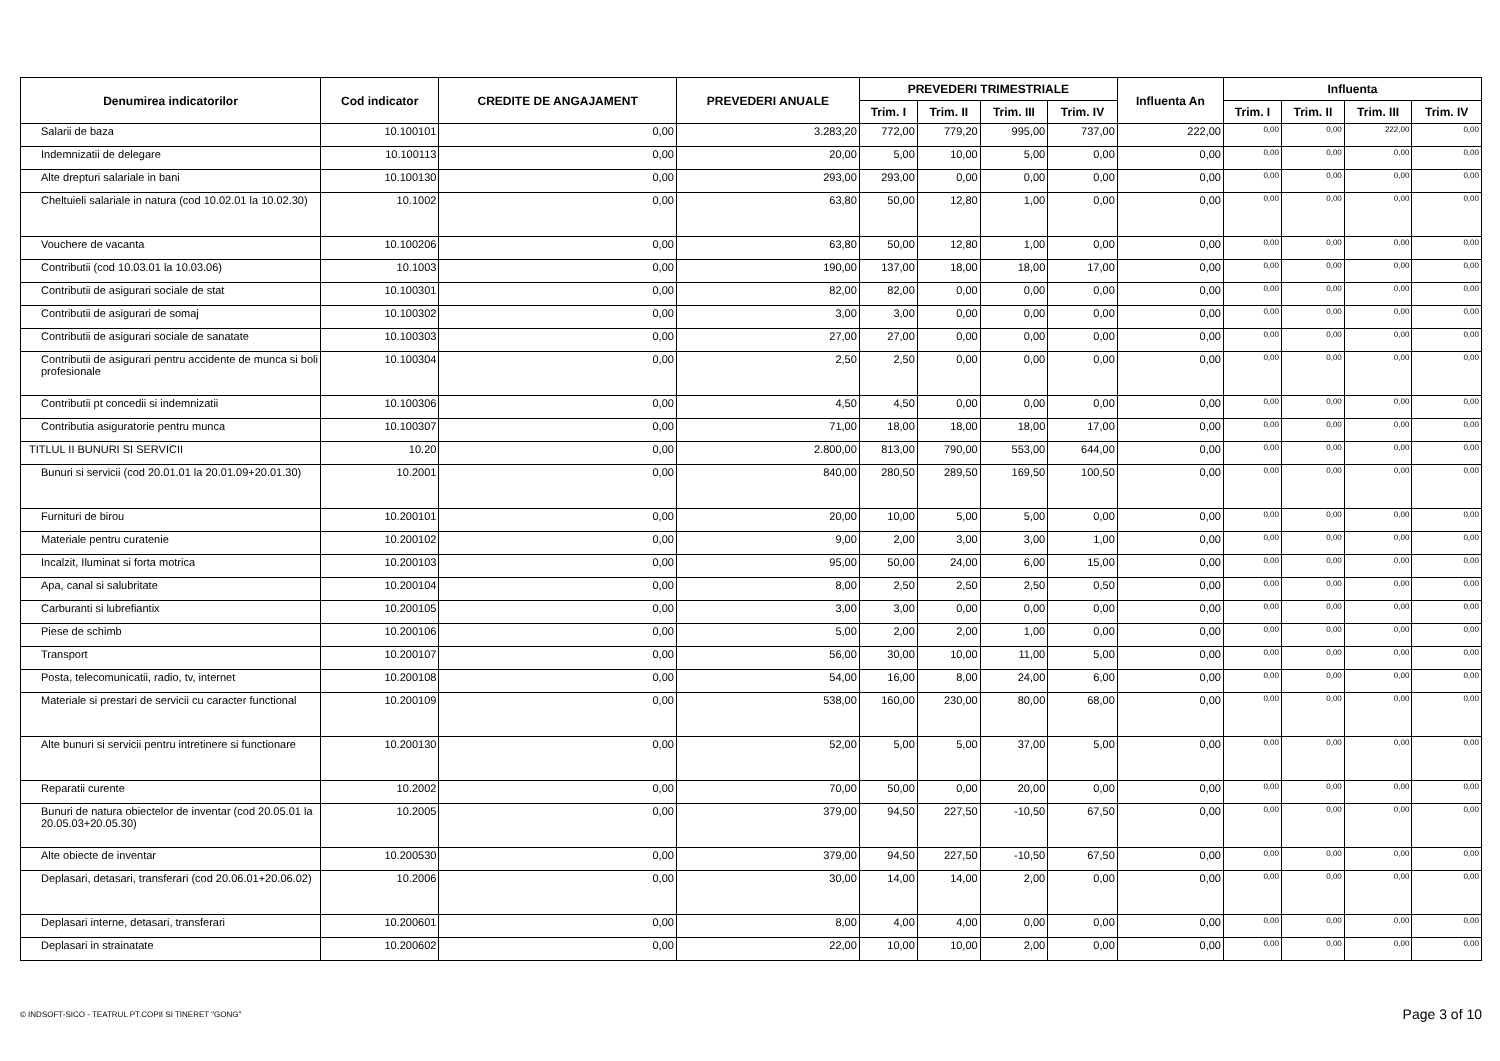| Denumirea indicatorilor | Cod indicator | CREDITE DE ANGAJAMENT | PREVEDERI ANUALE | PREVEDERI TRIMESTRIALE | | | | Influenta An | Influenta | | | |
| --- | --- | --- | --- | --- | --- | --- | --- | --- | --- | --- | --- | --- |
| | | | | Trim. I | Trim. II | Trim. III | Trim. IV | | Trim. I | Trim. II | Trim. III | Trim. IV |
| Salarii de baza | 10.100101 | 0,00 | 3.283,20 | 772,00 | 779,20 | 995,00 | 737,00 | 222,00 | 0,00 | 0,00 | 222,00 | 0,00 |
| Indemnizatii de delegare | 10.100113 | 0,00 | 20,00 | 5,00 | 10,00 | 5,00 | 0,00 | 0,00 | 0,00 | 0,00 | 0,00 | 0,00 |
| Alte drepturi salariale in bani | 10.100130 | 0,00 | 293,00 | 293,00 | 0,00 | 0,00 | 0,00 | 0,00 | 0,00 | 0,00 | 0,00 | 0,00 |
| Cheltuieli salariale in natura (cod 10.02.01 la 10.02.30) | 10.1002 | 0,00 | 63,80 | 50,00 | 12,80 | 1,00 | 0,00 | 0,00 | 0,00 | 0,00 | 0,00 | 0,00 |
| Vouchere de vacanta | 10.100206 | 0,00 | 63,80 | 50,00 | 12,80 | 1,00 | 0,00 | 0,00 | 0,00 | 0,00 | 0,00 | 0,00 |
| Contributii (cod 10.03.01 la 10.03.06) | 10.1003 | 0,00 | 190,00 | 137,00 | 18,00 | 18,00 | 17,00 | 0,00 | 0,00 | 0,00 | 0,00 | 0,00 |
| Contributii de asigurari sociale de stat | 10.100301 | 0,00 | 82,00 | 82,00 | 0,00 | 0,00 | 0,00 | 0,00 | 0,00 | 0,00 | 0,00 | 0,00 |
| Contributii de asigurari de somaj | 10.100302 | 0,00 | 3,00 | 3,00 | 0,00 | 0,00 | 0,00 | 0,00 | 0,00 | 0,00 | 0,00 | 0,00 |
| Contributii de asigurari sociale de sanatate | 10.100303 | 0,00 | 27,00 | 27,00 | 0,00 | 0,00 | 0,00 | 0,00 | 0,00 | 0,00 | 0,00 | 0,00 |
| Contributii de asigurari pentru accidente de munca si boli profesionale | 10.100304 | 0,00 | 2,50 | 2,50 | 0,00 | 0,00 | 0,00 | 0,00 | 0,00 | 0,00 | 0,00 | 0,00 |
| Contributii pt concedii si indemnizatii | 10.100306 | 0,00 | 4,50 | 4,50 | 0,00 | 0,00 | 0,00 | 0,00 | 0,00 | 0,00 | 0,00 | 0,00 |
| Contributia asiguratorie pentru munca | 10.100307 | 0,00 | 71,00 | 18,00 | 18,00 | 18,00 | 17,00 | 0,00 | 0,00 | 0,00 | 0,00 | 0,00 |
| TITLUL II BUNURI SI SERVICII | 10.20 | 0,00 | 2.800,00 | 813,00 | 790,00 | 553,00 | 644,00 | 0,00 | 0,00 | 0,00 | 0,00 | 0,00 |
| Bunuri si servicii (cod 20.01.01 la 20.01.09+20.01.30) | 10.2001 | 0,00 | 840,00 | 280,50 | 289,50 | 169,50 | 100,50 | 0,00 | 0,00 | 0,00 | 0,00 | 0,00 |
| Furnituri de birou | 10.200101 | 0,00 | 20,00 | 10,00 | 5,00 | 5,00 | 0,00 | 0,00 | 0,00 | 0,00 | 0,00 | 0,00 |
| Materiale pentru curatenie | 10.200102 | 0,00 | 9,00 | 2,00 | 3,00 | 3,00 | 1,00 | 0,00 | 0,00 | 0,00 | 0,00 | 0,00 |
| Incalzit, Iluminat si forta motrica | 10.200103 | 0,00 | 95,00 | 50,00 | 24,00 | 6,00 | 15,00 | 0,00 | 0,00 | 0,00 | 0,00 | 0,00 |
| Apa, canal si salubritate | 10.200104 | 0,00 | 8,00 | 2,50 | 2,50 | 2,50 | 0,50 | 0,00 | 0,00 | 0,00 | 0,00 | 0,00 |
| Carburanti si lubrefiantix | 10.200105 | 0,00 | 3,00 | 3,00 | 0,00 | 0,00 | 0,00 | 0,00 | 0,00 | 0,00 | 0,00 | 0,00 |
| Piese de schimb | 10.200106 | 0,00 | 5,00 | 2,00 | 2,00 | 1,00 | 0,00 | 0,00 | 0,00 | 0,00 | 0,00 | 0,00 |
| Transport | 10.200107 | 0,00 | 56,00 | 30,00 | 10,00 | 11,00 | 5,00 | 0,00 | 0,00 | 0,00 | 0,00 | 0,00 |
| Posta, telecomunicatii, radio, tv, internet | 10.200108 | 0,00 | 54,00 | 16,00 | 8,00 | 24,00 | 6,00 | 0,00 | 0,00 | 0,00 | 0,00 | 0,00 |
| Materiale si prestari de servicii cu caracter functional | 10.200109 | 0,00 | 538,00 | 160,00 | 230,00 | 80,00 | 68,00 | 0,00 | 0,00 | 0,00 | 0,00 | 0,00 |
| Alte bunuri si servicii pentru intretinere si functionare | 10.200130 | 0,00 | 52,00 | 5,00 | 5,00 | 37,00 | 5,00 | 0,00 | 0,00 | 0,00 | 0,00 | 0,00 |
| Reparatii curente | 10.2002 | 0,00 | 70,00 | 50,00 | 0,00 | 20,00 | 0,00 | 0,00 | 0,00 | 0,00 | 0,00 | 0,00 |
| Bunuri de natura obiectelor de inventar (cod 20.05.01 la 20.05.03+20.05.30) | 10.2005 | 0,00 | 379,00 | 94,50 | 227,50 | -10,50 | 67,50 | 0,00 | 0,00 | 0,00 | 0,00 | 0,00 |
| Alte obiecte de inventar | 10.200530 | 0,00 | 379,00 | 94,50 | 227,50 | -10,50 | 67,50 | 0,00 | 0,00 | 0,00 | 0,00 | 0,00 |
| Deplasari, detasari, transferari (cod 20.06.01+20.06.02) | 10.2006 | 0,00 | 30,00 | 14,00 | 14,00 | 2,00 | 0,00 | 0,00 | 0,00 | 0,00 | 0,00 | 0,00 |
| Deplasari interne, detasari, transferari | 10.200601 | 0,00 | 8,00 | 4,00 | 4,00 | 0,00 | 0,00 | 0,00 | 0,00 | 0,00 | 0,00 | 0,00 |
| Deplasari in strainatate | 10.200602 | 0,00 | 22,00 | 10,00 | 10,00 | 2,00 | 0,00 | 0,00 | 0,00 | 0,00 | 0,00 | 0,00 |
© INDSOFT-SICO - TEATRUL PT.COPII SI TINERET "GONG"
Page 3 of 10